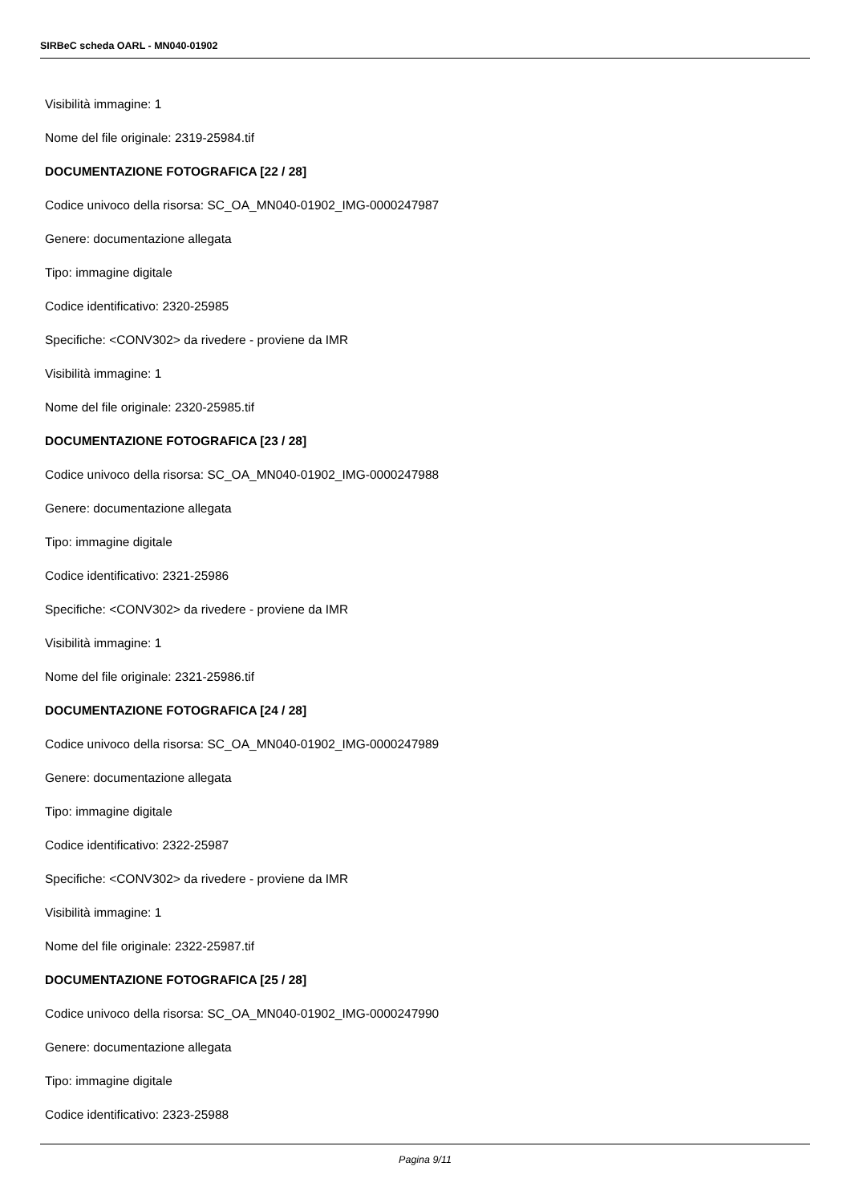SIRBeC scheda OARL - MN040-01902
Visibilità immagine: 1
Nome del file originale: 2319-25984.tif
DOCUMENTAZIONE FOTOGRAFICA [22 / 28]
Codice univoco della risorsa: SC_OA_MN040-01902_IMG-0000247987
Genere: documentazione allegata
Tipo: immagine digitale
Codice identificativo: 2320-25985
Specifiche: <CONV302> da rivedere - proviene da IMR
Visibilità immagine: 1
Nome del file originale: 2320-25985.tif
DOCUMENTAZIONE FOTOGRAFICA [23 / 28]
Codice univoco della risorsa: SC_OA_MN040-01902_IMG-0000247988
Genere: documentazione allegata
Tipo: immagine digitale
Codice identificativo: 2321-25986
Specifiche: <CONV302> da rivedere - proviene da IMR
Visibilità immagine: 1
Nome del file originale: 2321-25986.tif
DOCUMENTAZIONE FOTOGRAFICA [24 / 28]
Codice univoco della risorsa: SC_OA_MN040-01902_IMG-0000247989
Genere: documentazione allegata
Tipo: immagine digitale
Codice identificativo: 2322-25987
Specifiche: <CONV302> da rivedere - proviene da IMR
Visibilità immagine: 1
Nome del file originale: 2322-25987.tif
DOCUMENTAZIONE FOTOGRAFICA [25 / 28]
Codice univoco della risorsa: SC_OA_MN040-01902_IMG-0000247990
Genere: documentazione allegata
Tipo: immagine digitale
Codice identificativo: 2323-25988
Pagina 9/11